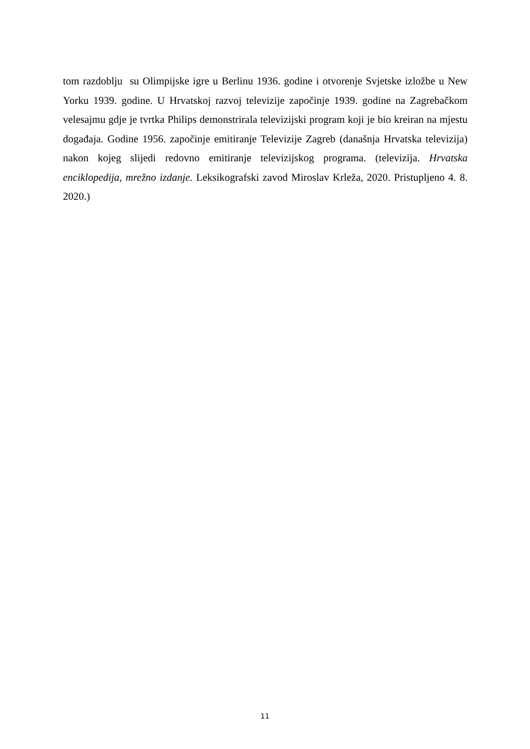tom razdoblju su Olimpijske igre u Berlinu 1936. godine i otvorenje Svjetske izložbe u New Yorku 1939. godine. U Hrvatskoj razvoj televizije započinje 1939. godine na Zagrebačkom velesajmu gdje je tvrtka Philips demonstrirala televizijski program koji je bio kreiran na mjestu događaja. Godine 1956. započinje emitiranje Televizije Zagreb (današnja Hrvatska televizija) nakon kojeg slijedi redovno emitiranje televizijskog programa. (televizija. Hrvatska enciklopedija, mrežno izdanje. Leksikografski zavod Miroslav Krleža, 2020. Pristupljeno 4. 8. 2020.)
11